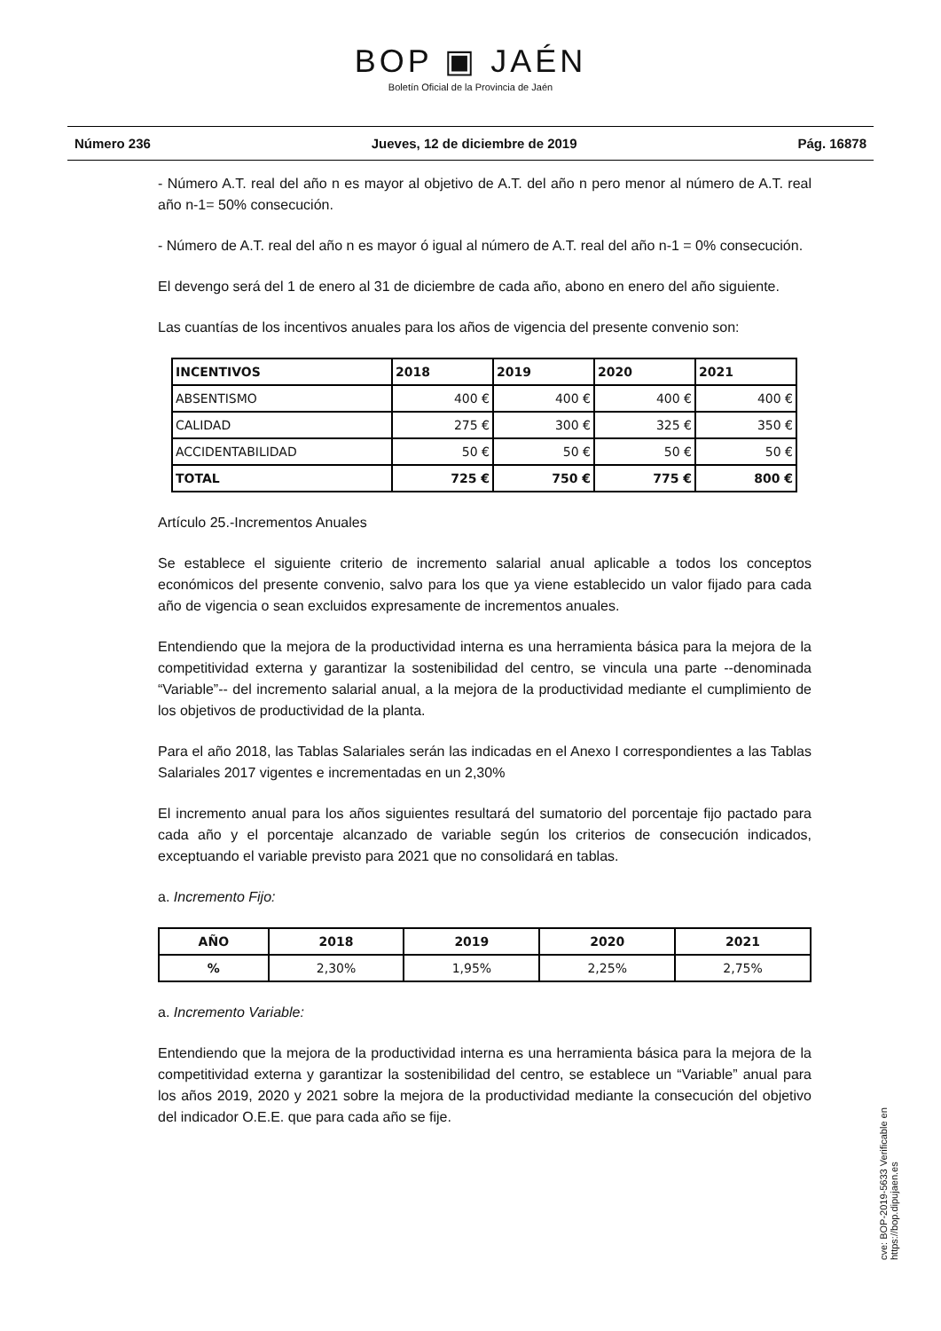BOP ▣ JAÉN
Boletín Oficial de la Provincia de Jaén
Número 236 Jueves, 12 de diciembre de 2019 Pág. 16878
- Número A.T. real del año n es mayor al objetivo de A.T. del año n pero menor al número de A.T. real año n-1= 50% consecución.
- Número de A.T. real del año n es mayor ó igual al número de A.T. real del año n-1 = 0% consecución.
El devengo será del 1 de enero al 31 de diciembre de cada año, abono en enero del año siguiente.
Las cuantías de los incentivos anuales para los años de vigencia del presente convenio son:
| INCENTIVOS | 2018 | 2019 | 2020 | 2021 |
| --- | --- | --- | --- | --- |
| ABSENTISMO | 400 € | 400 € | 400 € | 400 € |
| CALIDAD | 275 € | 300 € | 325 € | 350 € |
| ACCIDENTABILIDAD | 50 € | 50 € | 50 € | 50 € |
| TOTAL | 725 € | 750 € | 775 € | 800 € |
Artículo 25.-Incrementos Anuales
Se establece el siguiente criterio de incremento salarial anual aplicable a todos los conceptos económicos del presente convenio, salvo para los que ya viene establecido un valor fijado para cada año de vigencia o sean excluidos expresamente de incrementos anuales.
Entendiendo que la mejora de la productividad interna es una herramienta básica para la mejora de la competitividad externa y garantizar la sostenibilidad del centro, se vincula una parte --denominada “Variable”-- del incremento salarial anual, a la mejora de la productividad mediante el cumplimiento de los objetivos de productividad de la planta.
Para el año 2018, las Tablas Salariales serán las indicadas en el Anexo I correspondientes a las Tablas Salariales 2017 vigentes e incrementadas en un 2,30%
El incremento anual para los años siguientes resultará del sumatorio del porcentaje fijo pactado para cada año y el porcentaje alcanzado de variable según los criterios de consecución indicados, exceptuando el variable previsto para 2021 que no consolidará en tablas.
a. Incremento Fijo:
| AÑO | 2018 | 2019 | 2020 | 2021 |
| --- | --- | --- | --- | --- |
| % | 2,30% | 1,95% | 2,25% | 2,75% |
a. Incremento Variable:
Entendiendo que la mejora de la productividad interna es una herramienta básica para la mejora de la competitividad externa y garantizar la sostenibilidad del centro, se establece un “Variable” anual para los años 2019, 2020 y 2021 sobre la mejora de la productividad mediante la consecución del objetivo del indicador O.E.E. que para cada año se fije.
cve: BOP-2019-5633 Verificable en https://bop.dipujaen.es